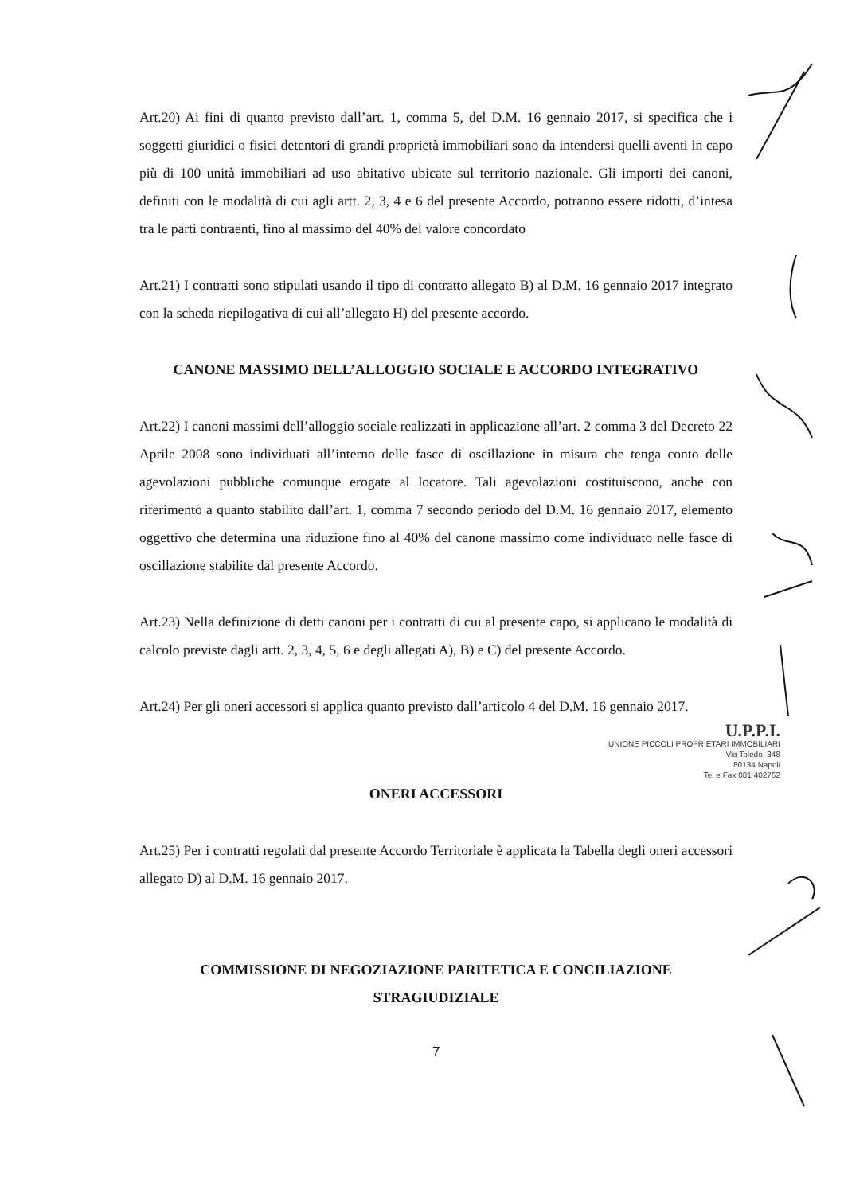Art.20) Ai fini di quanto previsto dall’art. 1, comma 5, del D.M. 16 gennaio 2017, si specifica che i soggetti giuridici o fisici detentori di grandi proprietà immobiliari sono da intendersi quelli aventi in capo più di 100 unità immobiliari ad uso abitativo ubicate sul territorio nazionale. Gli importi dei canoni, definiti con le modalità di cui agli artt. 2, 3, 4 e 6 del presente Accordo, potranno essere ridotti, d’intesa tra le parti contraenti, fino al massimo del 40% del valore concordato
Art.21) I contratti sono stipulati usando il tipo di contratto allegato B) al D.M. 16 gennaio 2017 integrato con la scheda riepilogativa di cui all’allegato H) del presente accordo.
CANONE MASSIMO DELL’ALLOGGIO SOCIALE E ACCORDO INTEGRATIVO
Art.22) I canoni massimi dell’alloggio sociale realizzati in applicazione all’art. 2 comma 3 del Decreto 22 Aprile 2008 sono individuati all’interno delle fasce di oscillazione in misura che tenga conto delle agevolazioni pubbliche comunque erogate al locatore. Tali agevolazioni costituiscono, anche con riferimento a quanto stabilito dall’art. 1, comma 7 secondo periodo del D.M. 16 gennaio 2017, elemento oggettivo che determina una riduzione fino al 40% del canone massimo come individuato nelle fasce di oscillazione stabilite dal presente Accordo.
Art.23) Nella definizione di detti canoni per i contratti di cui al presente capo, si applicano le modalità di calcolo previste dagli artt. 2, 3, 4, 5, 6 e degli allegati A), B) e C) del presente Accordo.
Art.24) Per gli oneri accessori si applica quanto previsto dall’articolo 4 del D.M. 16 gennaio 2017.
U.P.P.I.
UNIONE PICCOLI PROPRIETARI IMMOBILIARI
Via Toledo, 348
80134 Napoli
Tel e Fax 081 402762
ONERI ACCESSORI
Art.25) Per i contratti regolati dal presente Accordo Territoriale è applicata la Tabella degli oneri accessori allegato D) al D.M. 16 gennaio 2017.
COMMISSIONE DI NEGOZIAZIONE PARITETICA E CONCILIAZIONE
STRAGIUDIZIALE
7